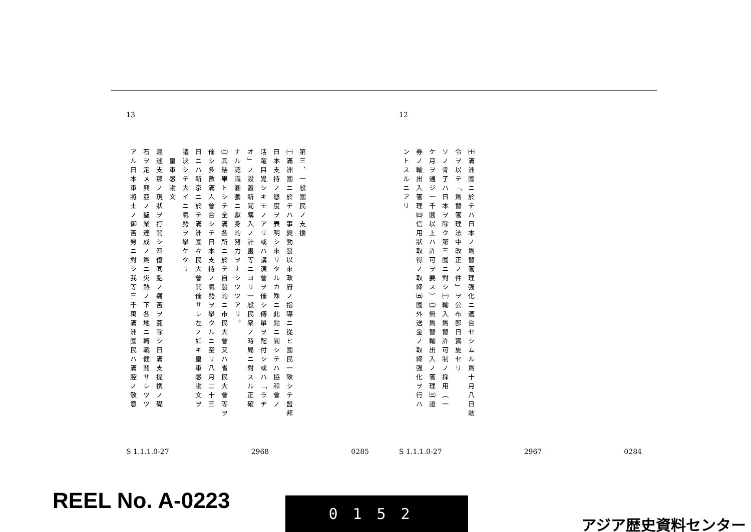13
第三、一般國民ノ支援
㈠滿洲國ニ於テハ事變勃發以來政府ノ指導ニ從ヒ國民一致シテ盟邦
日本支持ノ態度ヲ表明シ來リタルカ殊ニ此點ニ關シテハ協和會ノ
活躍目覺シキモノアリ或ハ講演會ヲ催シ傳單ヲ配付シ或ハ「ラヂ
オ」ノ設置新聞購入ノ計畫等ニヨリ一般民衆ノ時局ニ對スル正確
ナル認識涵養ニ獻身的努力ヲナシツツアリ。
㈡其結果トシテ全滿各所ニ於テ自發的ニ市民大會又ハ省民大會等ヲ
催シ多數滿人會合シテ日本支持ノ氣勢ヲ擧クルニ至リ八月二十三
日ニハ新京ニ於テ滿洲國々民大會開催サレ左ノ如キ皇軍感謝文ヲ
議決シテ大イニ氣勢ヲ擧ケタリ
　皇軍感謝文
混迷支那ノ現狀ヲ打開シ四億同胞ノ痛苦ヲ芟除シ日滿支提携ノ礎
石ヲ定メ興亞ノ聖業達成ノ爲ニ炎熱ノ下各地ニ轉戰健鬪サレツツ
アル日本軍將士ノ御苦勞ニ對シ我等三千萬滿洲國民ハ滿腔ノ敬意
S 1.1.1.0-27 2968 0285
12
㈩滿洲國ニ於テハ日本ノ爲替管理强化ニ適合セシムル爲十月八日勅
令ヲ以テ「爲替管理法中改正ノ件」ヲ公布卽日實施セリ
ソノ骨子ハ日本ヲ除ク第三國ニ對シ㈠輸入爲替許可制ノ採用（一
ケ月ヲ通ジ一千圓以上ハ許可ヲ要ス）㈡無爲替輸出入ノ管理㈢證
券ノ輸出入管理㈣信用狀取得ノ取締㈤國外送金ノ取締强化ヲ行ハ
ントスルニアリ
S 1.1.1.0-27 2967 0284
REEL No. A-0223 0152
アジア歴史資料センター